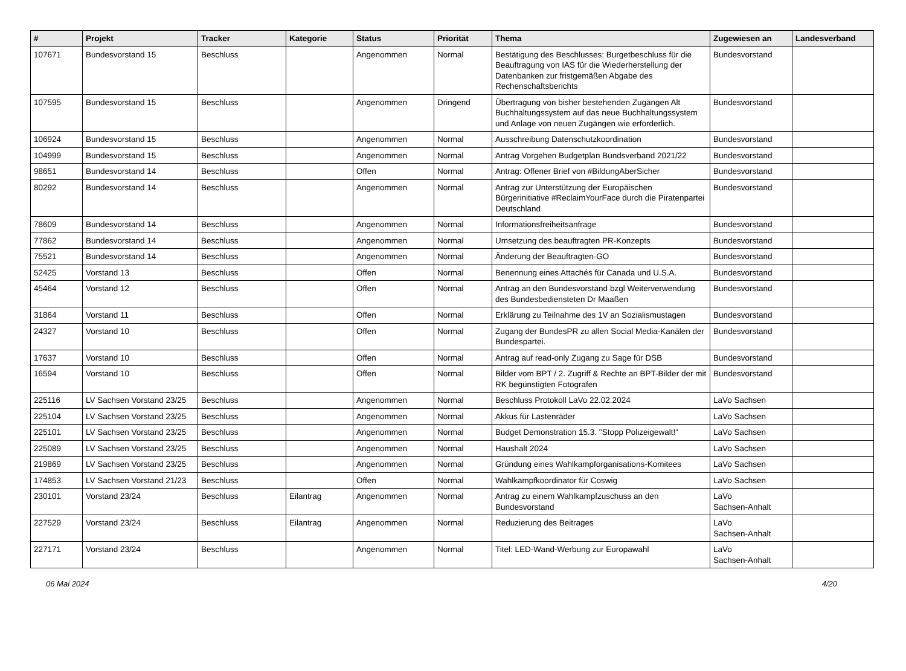| # | Projekt | Tracker | Kategorie | Status | Priorität | Thema | Zugewiesen an | Landesverband |
| --- | --- | --- | --- | --- | --- | --- | --- | --- |
| 107671 | Bundesvorstand 15 | Beschluss | | Angenommen | Normal | Bestätigung des Beschlusses: Burgetbeschluss für die Beauftragung von IAS für die Wiederherstellung der Datenbanken zur fristgemäßen Abgabe des Rechenschaftsberichts | Bundesvorstand | |
| 107595 | Bundesvorstand 15 | Beschluss | | Angenommen | Dringend | Übertragung von bisher bestehenden Zugängen Alt Buchhaltungssystem auf das neue Buchhaltungssystem und Anlage von neuen Zugängen wie erforderlich. | Bundesvorstand | |
| 106924 | Bundesvorstand 15 | Beschluss | | Angenommen | Normal | Ausschreibung Datenschutzkoordination | Bundesvorstand | |
| 104999 | Bundesvorstand 15 | Beschluss | | Angenommen | Normal | Antrag Vorgehen Budgetplan Bundsverband 2021/22 | Bundesvorstand | |
| 98651 | Bundesvorstand 14 | Beschluss | | Offen | Normal | Antrag: Offener Brief von #BildungAberSicher | Bundesvorstand | |
| 80292 | Bundesvorstand 14 | Beschluss | | Angenommen | Normal | Antrag zur Unterstützung der Europäischen Bürgerinitiative #ReclaimYourFace durch die Piratenpartei Deutschland | Bundesvorstand | |
| 78609 | Bundesvorstand 14 | Beschluss | | Angenommen | Normal | Informationsfreiheitsanfrage | Bundesvorstand | |
| 77862 | Bundesvorstand 14 | Beschluss | | Angenommen | Normal | Umsetzung des beauftragten PR-Konzepts | Bundesvorstand | |
| 75521 | Bundesvorstand 14 | Beschluss | | Angenommen | Normal | Änderung der Beauftragten-GO | Bundesvorstand | |
| 52425 | Vorstand 13 | Beschluss | | Offen | Normal | Benennung eines Attachés für Canada und U.S.A. | Bundesvorstand | |
| 45464 | Vorstand 12 | Beschluss | | Offen | Normal | Antrag an den Bundesvorstand bzgl Weiterverwendung des Bundesbediensteten Dr Maaßen | Bundesvorstand | |
| 31864 | Vorstand 11 | Beschluss | | Offen | Normal | Erklärung zu Teilnahme des 1V an Sozialismustagen | Bundesvorstand | |
| 24327 | Vorstand 10 | Beschluss | | Offen | Normal | Zugang der BundesPR zu allen Social Media-Kanälen der Bundespartei. | Bundesvorstand | |
| 17637 | Vorstand 10 | Beschluss | | Offen | Normal | Antrag auf read-only Zugang zu Sage für DSB | Bundesvorstand | |
| 16594 | Vorstand 10 | Beschluss | | Offen | Normal | Bilder vom BPT / 2. Zugriff & Rechte an BPT-Bilder der mit RK begünstigten Fotografen | Bundesvorstand | |
| 225116 | LV Sachsen Vorstand 23/25 | Beschluss | | Angenommen | Normal | Beschluss Protokoll LaVo 22.02.2024 | LaVo Sachsen | |
| 225104 | LV Sachsen Vorstand 23/25 | Beschluss | | Angenommen | Normal | Akkus für Lastenräder | LaVo Sachsen | |
| 225101 | LV Sachsen Vorstand 23/25 | Beschluss | | Angenommen | Normal | Budget Demonstration 15.3. "Stopp Polizeigewalt!" | LaVo Sachsen | |
| 225089 | LV Sachsen Vorstand 23/25 | Beschluss | | Angenommen | Normal | Haushalt 2024 | LaVo Sachsen | |
| 219869 | LV Sachsen Vorstand 23/25 | Beschluss | | Angenommen | Normal | Gründung eines Wahlkampforganisations-Komitees | LaVo Sachsen | |
| 174853 | LV Sachsen Vorstand 21/23 | Beschluss | | Offen | Normal | Wahlkampfkoordinator für Coswig | LaVo Sachsen | |
| 230101 | Vorstand 23/24 | Beschluss | Eilantrag | Angenommen | Normal | Antrag zu einem Wahlkampfzuschuss an den Bundesvorstand | LaVo Sachsen-Anhalt | |
| 227529 | Vorstand 23/24 | Beschluss | Eilantrag | Angenommen | Normal | Reduzierung des Beitrages | LaVo Sachsen-Anhalt | |
| 227171 | Vorstand 23/24 | Beschluss | | Angenommen | Normal | Titel: LED-Wand-Werbung zur Europawahl | LaVo Sachsen-Anhalt | |
06 Mai 2024 4/20